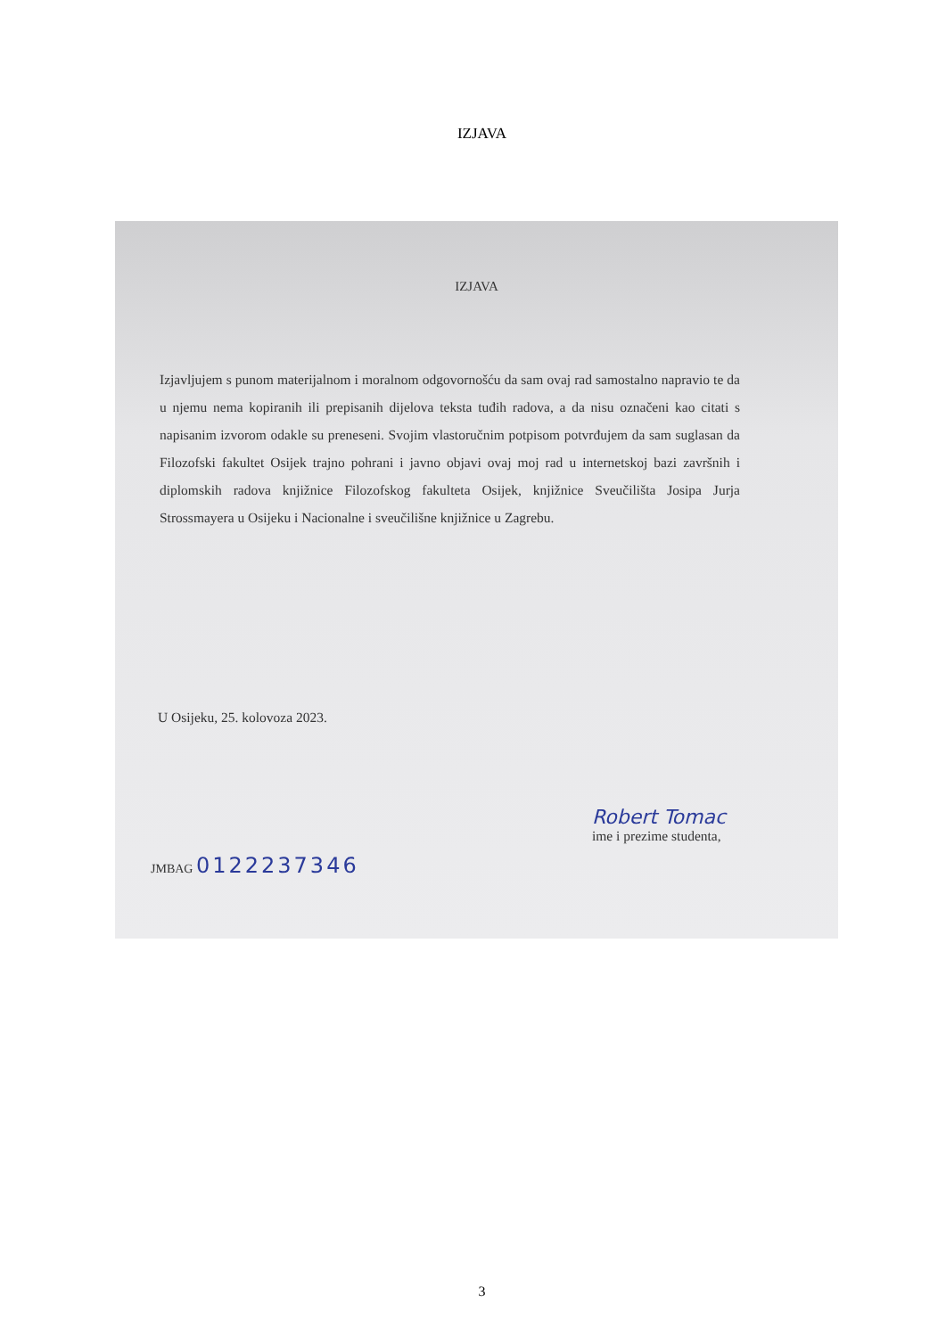IZJAVA
IZJAVA
Izjavljujem s punom materijalnom i moralnom odgovornošću da sam ovaj rad samostalno napravio te da u njemu nema kopiranih ili prepisanih dijelova teksta tuđih radova, a da nisu označeni kao citati s napisanim izvorom odakle su preneseni. Svojim vlastoručnim potpisom potvrđujem da sam suglasan da Filozofski fakultet Osijek trajno pohrani i javno objavi ovaj moj rad u internetskoj bazi završnih i diplomskih radova knjižnice Filozofskog fakulteta Osijek, knjižnice Sveučilišta Josipa Jurja Strossmayera u Osijeku i Nacionalne i sveučilišne knjižnice u Zagrebu.
U Osijeku, 25. kolovoza 2023.
Robert Tomac
ime i prezime studenta,
JMBAG 0122237346
3